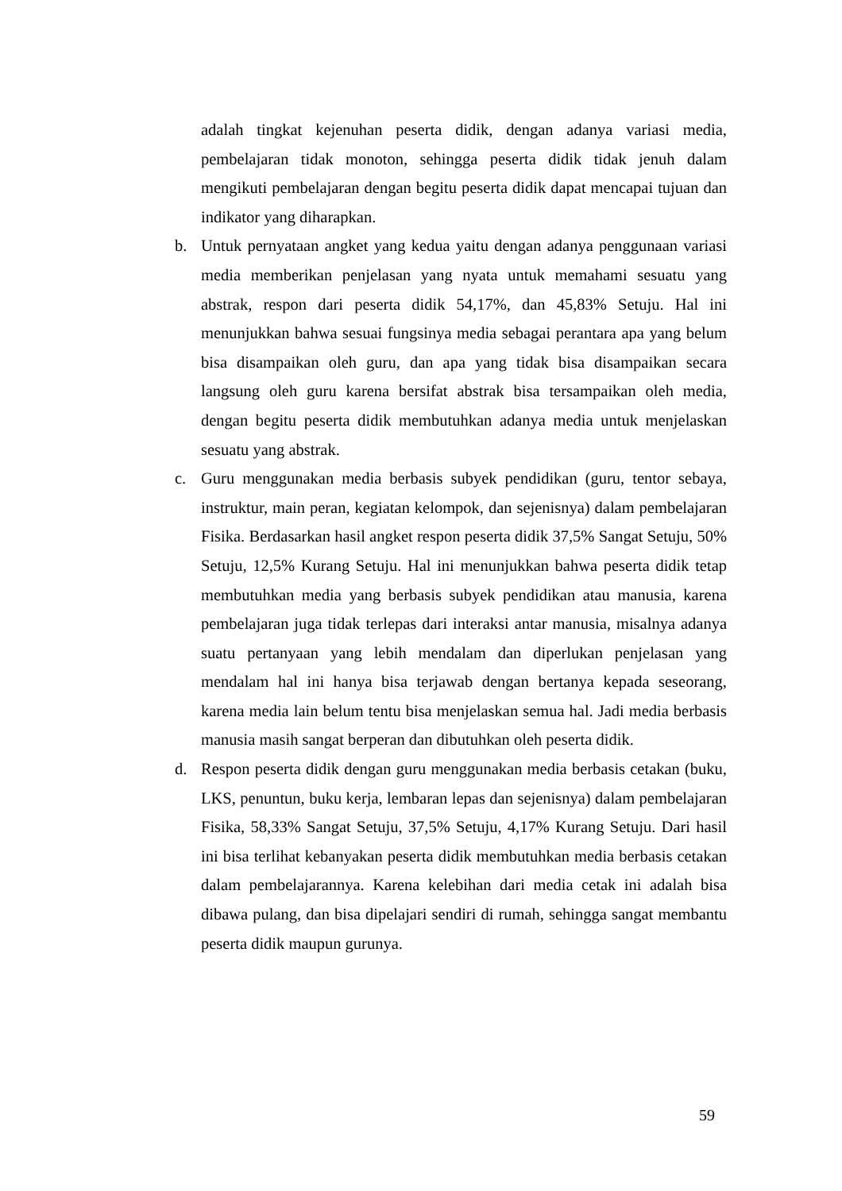adalah tingkat kejenuhan peserta didik, dengan adanya variasi media, pembelajaran tidak monoton, sehingga peserta didik tidak jenuh dalam mengikuti pembelajaran dengan begitu peserta didik dapat mencapai tujuan dan indikator yang diharapkan.
b. Untuk pernyataan angket yang kedua yaitu dengan adanya penggunaan variasi media memberikan penjelasan yang nyata untuk memahami sesuatu yang abstrak, respon dari peserta didik 54,17%, dan 45,83% Setuju. Hal ini menunjukkan bahwa sesuai fungsinya media sebagai perantara apa yang belum bisa disampaikan oleh guru, dan apa yang tidak bisa disampaikan secara langsung oleh guru karena bersifat abstrak bisa tersampaikan oleh media, dengan begitu peserta didik membutuhkan adanya media untuk menjelaskan sesuatu yang abstrak.
c. Guru menggunakan media berbasis subyek pendidikan (guru, tentor sebaya, instruktur, main peran, kegiatan kelompok, dan sejenisnya) dalam pembelajaran Fisika. Berdasarkan hasil angket respon peserta didik 37,5% Sangat Setuju, 50% Setuju, 12,5% Kurang Setuju. Hal ini menunjukkan bahwa peserta didik tetap membutuhkan media yang berbasis subyek pendidikan atau manusia, karena pembelajaran juga tidak terlepas dari interaksi antar manusia, misalnya adanya suatu pertanyaan yang lebih mendalam dan diperlukan penjelasan yang mendalam hal ini hanya bisa terjawab dengan bertanya kepada seseorang, karena media lain belum tentu bisa menjelaskan semua hal. Jadi media berbasis manusia masih sangat berperan dan dibutuhkan oleh peserta didik.
d. Respon peserta didik dengan guru menggunakan media berbasis cetakan (buku, LKS, penuntun, buku kerja, lembaran lepas dan sejenisnya) dalam pembelajaran Fisika, 58,33% Sangat Setuju, 37,5% Setuju, 4,17% Kurang Setuju. Dari hasil ini bisa terlihat kebanyakan peserta didik membutuhkan media berbasis cetakan dalam pembelajarannya. Karena kelebihan dari media cetak ini adalah bisa dibawa pulang, dan bisa dipelajari sendiri di rumah, sehingga sangat membantu peserta didik maupun gurunya.
59